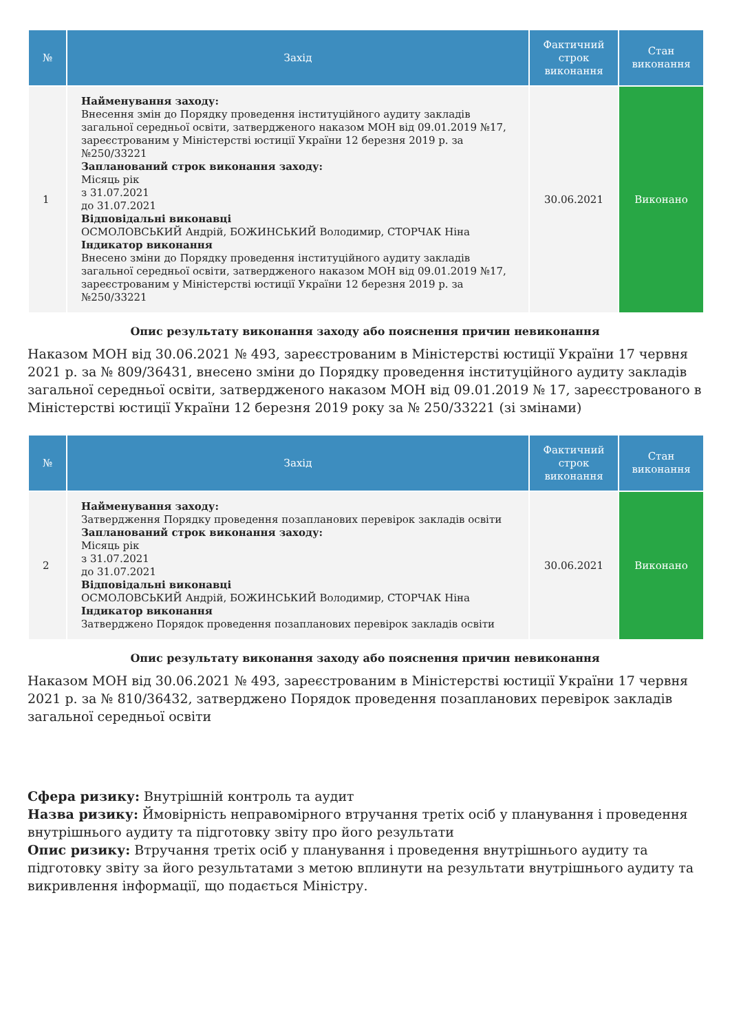| № | Захід | Фактичний строк виконання | Стан виконання |
| --- | --- | --- | --- |
| 1 | Найменування заходу: Внесення змін до Порядку проведення інституційного аудиту закладів загальної середньої освіти, затвердженого наказом МОН від 09.01.2019 №17, зареєстрованим у Міністерстві юстиції України 12 березня 2019 р. за №250/33221 Запланований строк виконання заходу: Місяць рік з 31.07.2021 до 31.07.2021 Відповідальні виконавці ОСМОЛОВСЬКИЙ Андрій, БОЖИНСЬКИЙ Володимир, СТОРЧАК Ніна Індикатор виконання Внесено зміни до Порядку проведення інституційного аудиту закладів загальної середньої освіти, затвердженого наказом МОН від 09.01.2019 №17, зареєстрованим у Міністерстві юстиції України 12 березня 2019 р. за №250/33221 | 30.06.2021 | Виконано |
Опис результату виконання заходу або пояснення причин невиконання
Наказом МОН від 30.06.2021 № 493, зареєстрованим в Міністерстві юстиції України 17 червня 2021 р. за № 809/36431, внесено зміни до Порядку проведення інституційного аудиту закладів загальної середньої освіти, затвердженого наказом МОН від 09.01.2019 № 17, зареєстрованого в Міністерстві юстиції України 12 березня 2019 року за № 250/33221 (зі змінами)
| № | Захід | Фактичний строк виконання | Стан виконання |
| --- | --- | --- | --- |
| 2 | Найменування заходу: Затвердження Порядку проведення позапланових перевірок закладів освіти Запланований строк виконання заходу: Місяць рік з 31.07.2021 до 31.07.2021 Відповідальні виконавці ОСМОЛОВСЬКИЙ Андрій, БОЖИНСЬКИЙ Володимир, СТОРЧАК Ніна Індикатор виконання Затверджено Порядок проведення позапланових перевірок закладів освіти | 30.06.2021 | Виконано |
Опис результату виконання заходу або пояснення причин невиконання
Наказом МОН від 30.06.2021 № 493, зареєстрованим в Міністерстві юстиції України 17 червня 2021 р. за № 810/36432, затверджено Порядок проведення позапланових перевірок закладів загальної середньої освіти
Сфера ризику: Внутрішній контроль та аудит
Назва ризику: Ймовірність неправомірного втручання третіх осіб у планування і проведення внутрішнього аудиту та підготовку звіту про його результати
Опис ризику: Втручання третіх осіб у планування і проведення внутрішнього аудиту та підготовку звіту за його результатами з метою вплинути на результати внутрішнього аудиту та викривлення інформації, що подається Міністру.